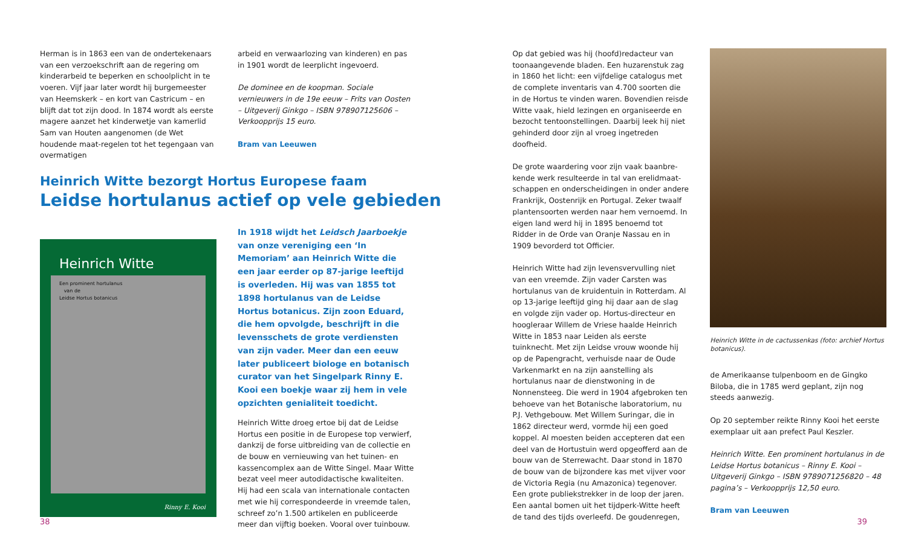Herman is in 1863 een van de ondertekenaars van een verzoekschrift aan de regering om kinderarbeid te beperken en schoolplicht in te voeren. Vijf jaar later wordt hij burgemeester van Heemskerk – en kort van Castricum – en blijft dat tot zijn dood. In 1874 wordt als eerste magere aanzet het kinderwetje van kamerlid Sam van Houten aangenomen (de Wet houdende maat-regelen tot het tegengaan van overmatigen
arbeid en verwaarlozing van kinderen) en pas in 1901 wordt de leerplicht ingevoerd.
De dominee en de koopman. Sociale vernieuwers in de 19e eeuw – Frits van Oosten – Uitgeverij Ginkgo – ISBN 978907125606 – Verkoopprijs 15 euro.
Bram van Leeuwen
Heinrich Witte bezorgt Hortus Europese faam
Leidse hortulanus actief op vele gebieden
Heinrich Witte
Een prominent hortulanus
van de
Leidse Hortus botanicus
Rinny E. Kooi
In 1918 wijdt het Leidsch Jaarboekje van onze vereniging een ‘In Memoriam’ aan Heinrich Witte die een jaar eerder op 87-jarige leeftijd is overleden. Hij was van 1855 tot 1898 hortulanus van de Leidse Hortus botanicus. Zijn zoon Eduard, die hem opvolgde, beschrijft in die levensschets de grote verdiensten van zijn vader. Meer dan een eeuw later publiceert biologe en botanisch curator van het Singelpark Rinny E. Kooi een boekje waar zij hem in vele opzichten genialiteit toedicht.
Heinrich Witte droeg ertoe bij dat de Leidse Hortus een positie in de Europese top verwierf, dankzij de forse uitbreiding van de collectie en de bouw en vernieuwing van het tuinen- en kassencomplex aan de Witte Singel. Maar Witte bezat veel meer autodidactische kwaliteiten. Hij had een scala van internationale contacten met wie hij correspondeerde in vreemde talen, schreef zo’n 1.500 artikelen en publiceerde meer dan vijftig boeken. Vooral over tuinbouw.
38
Op dat gebied was hij (hoofd)redacteur van toonaangevende bladen. Een huzarenstuk zag in 1860 het licht: een vijfdelige catalogus met de complete inventaris van 4.700 soorten die in de Hortus te vinden waren. Bovendien reisde Witte vaak, hield lezingen en organiseerde en bezocht tentoonstellingen. Daarbij leek hij niet gehinderd door zijn al vroeg ingetreden doofheid.
De grote waardering voor zijn vaak baanbre-kende werk resulteerde in tal van erelidmaat-schappen en onderscheidingen in onder andere Frankrijk, Oostenrijk en Portugal. Zeker twaalf plantensoorten werden naar hem vernoemd. In eigen land werd hij in 1895 benoemd tot Ridder in de Orde van Oranje Nassau en in 1909 bevorderd tot Officier.
Heinrich Witte had zijn levensvervulling niet van een vreemde. Zijn vader Carsten was hortulanus van de kruidentuin in Rotterdam. Al op 13-jarige leeftijd ging hij daar aan de slag en volgde zijn vader op. Hortus-directeur en hoogleraar Willem de Vriese haalde Heinrich Witte in 1853 naar Leiden als eerste tuinknecht. Met zijn Leidse vrouw woonde hij op de Papengracht, verhuisde naar de Oude Varkenmarkt en na zijn aanstelling als hortulanus naar de dienstwoning in de Nonnensteeg. Die werd in 1904 afgebroken ten behoeve van het Botanische laboratorium, nu P.J. Vethgebouw. Met Willem Suringar, die in 1862 directeur werd, vormde hij een goed koppel. Al moesten beiden accepteren dat een deel van de Hortustuin werd opgeofferd aan de bouw van de Sterrewacht. Daar stond in 1870 de bouw van de bijzondere kas met vijver voor de Victoria Regia (nu Amazonica) tegenover. Een grote publiekstrekker in de loop der jaren. Een aantal bomen uit het tijdperk-Witte heeft de tand des tijds overleefd. De goudenregen,
Heinrich Witte in de cactussenkas (foto: archief Hortus botanicus).
de Amerikaanse tulpenboom en de Gingko Biloba, die in 1785 werd geplant, zijn nog steeds aanwezig.
Op 20 september reikte Rinny Kooi het eerste exemplaar uit aan prefect Paul Keszler.
Heinrich Witte. Een prominent hortulanus in de Leidse Hortus botanicus – Rinny E. Kooi – Uitgeverij Ginkgo – ISBN 9789071256820 – 48 pagina’s – Verkoopprijs 12,50 euro.
Bram van Leeuwen
39